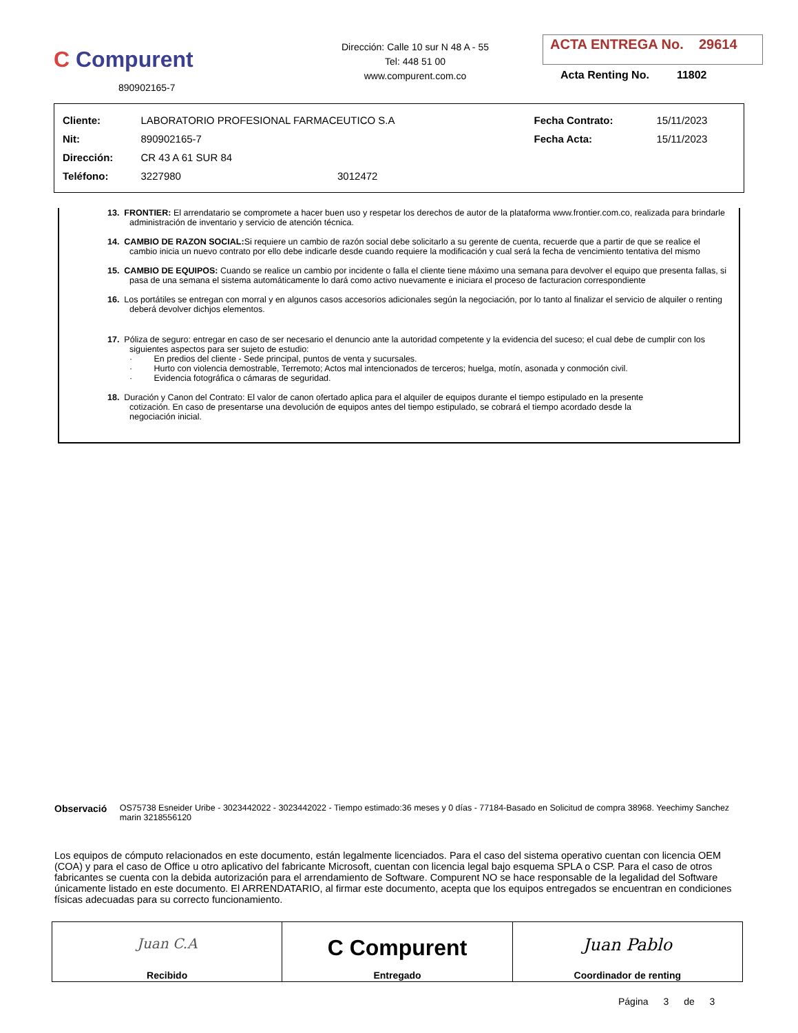C Compurent
890902165-7
Dirección: Calle 10 sur N 48 A - 55
Tel: 448 51 00
www.compurent.com.co
ACTA ENTREGA No. 29614
Acta Renting No. 11802
| Cliente: | LABORATORIO PROFESIONAL FARMACEUTICO S.A | | Fecha Contrato: | 15/11/2023 |
| Nit: | 890902165-7 | | Fecha Acta: | 15/11/2023 |
| Dirección: | CR 43 A 61 SUR 84 | | | |
| Teléfono: | 3227980 | 3012472 | | |
13. FRONTIER: El arrendatario se compromete a hacer buen uso y respetar los derechos de autor de la plataforma www.frontier.com.co, realizada para brindarle administración de inventario y servicio de atención técnica.
14. CAMBIO DE RAZON SOCIAL: Si requiere un cambio de razón social debe solicitarlo a su gerente de cuenta, recuerde que a partir de que se realice el cambio inicia un nuevo contrato por ello debe indicarle desde cuando requiere la modificación y cual será la fecha de vencimiento tentativa del mismo
15. CAMBIO DE EQUIPOS: Cuando se realice un cambio por incidente o falla el cliente tiene máximo una semana para devolver el equipo que presenta fallas, si pasa de una semana el sistema automáticamente lo dará como activo nuevamente e iniciara el proceso de facturacion correspondiente
16. Los portátiles se entregan con morral y en algunos casos accesorios adicionales según la negociación, por lo tanto al finalizar el servicio de alquiler o renting deberá devolver dichjos elementos.
17. Póliza de seguro: entregar en caso de ser necesario el denuncio ante la autoridad competente y la evidencia del suceso; el cual debe de cumplir con los siguientes aspectos para ser sujeto de estudio:
· En predios del cliente - Sede principal, puntos de venta y sucursales.
· Hurto con violencia demostrable, Terremoto; Actos mal intencionados de terceros; huelga, motín, asonada y conmoción civil.
· Evidencia fotográfica o cámaras de seguridad.
18. Duración y Canon del Contrato: El valor de canon ofertado aplica para el alquiler de equipos durante el tiempo estipulado en la presente cotización. En caso de presentarse una devolución de equipos antes del tiempo estipulado, se cobrará el tiempo acordado desde la negociación inicial.
Observació OS75738 Esneider Uribe - 3023442022 - 3023442022 - Tiempo estimado:36 meses y 0 días - 77184-Basado en Solicitud de compra 38968. Yeechimy Sanchez marin 3218556120
Los equipos de cómputo relacionados en este documento, están legalmente licenciados. Para el caso del sistema operativo cuentan con licencia OEM (COA) y para el caso de Office u otro aplicativo del fabricante Microsoft, cuentan con licencia legal bajo esquema SPLA o CSP. Para el caso de otros fabricantes se cuenta con la debida autorización para el arrendamiento de Software. Compurent NO se hace responsable de la legalidad del Software únicamente listado en este documento. El ARRENDATARIO, al firmar este documento, acepta que los equipos entregados se encuentran en condiciones físicas adecuadas para su correcto funcionamiento.
| Juan C.A Recibido | C Compurent Entregado | Juan Pablo Coordinador de renting |
Página 3 de 3